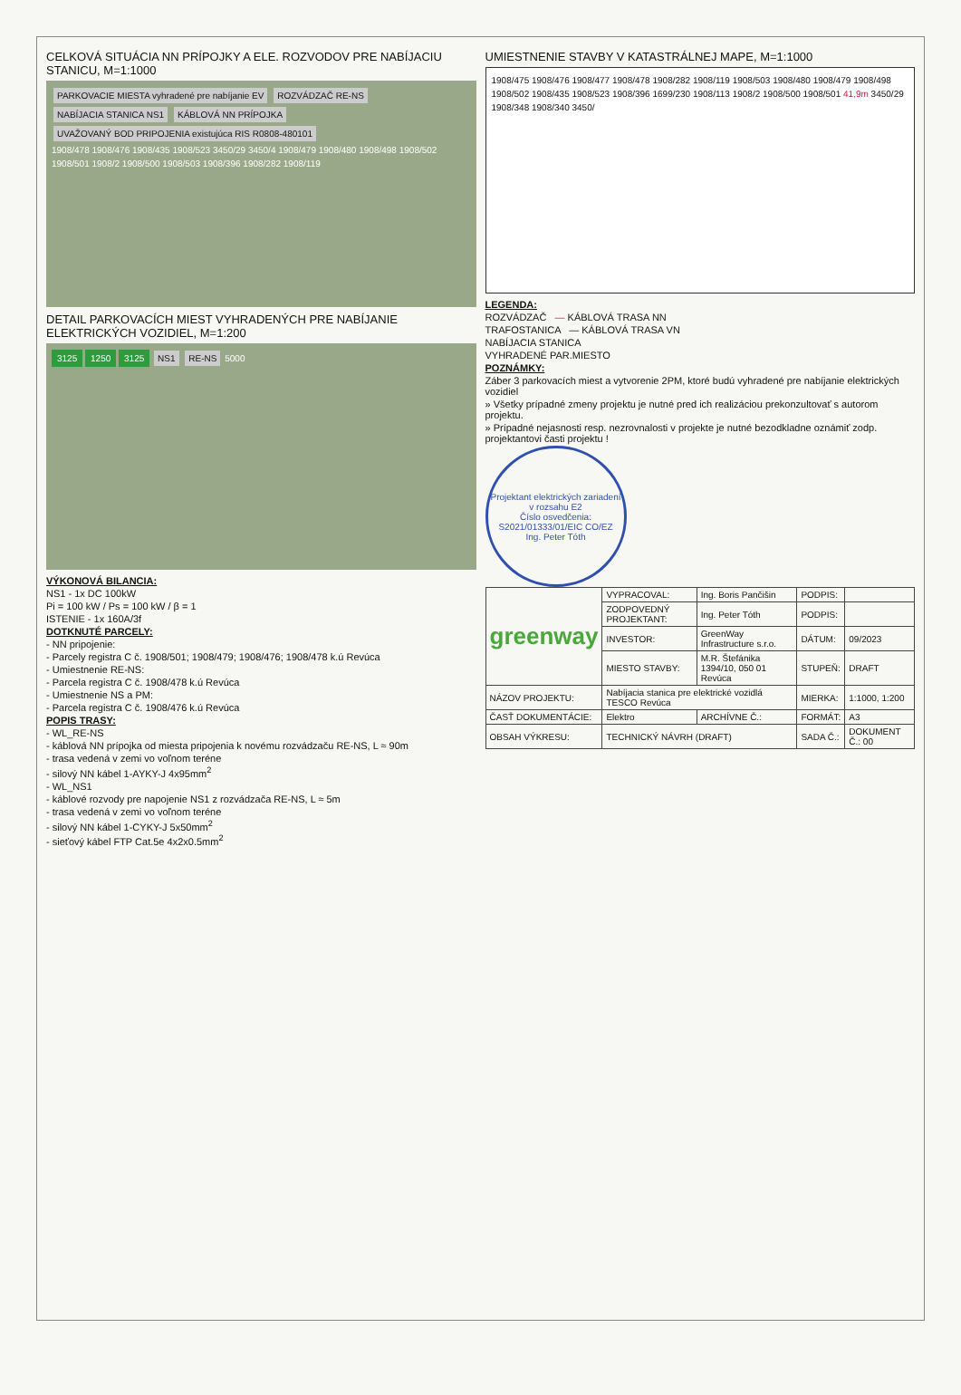CELKOVÁ SITUÁCIA NN PRÍPOJKY A ELE. ROZVODOV PRE NABÍJACIU STANICU, M=1:1000
PARKOVACIE MIESTA vyhradené pre nabíjanie EV ROZVÁDZAČ RE-NS NABÍJACIA STANICA NS1 KÁBLOVÁ NN PRÍPOJKA UVAŽOVANÝ BOD PRIPOJENIA existujúca RIS R0808-480101
1908/478 1908/476 1908/435 1908/523 3450/29 3450/4 1908/479 1908/480 1908/498 1908/502 1908/501 1908/2 1908/500 1908/503 1908/396 1908/282 1908/119
DETAIL PARKOVACÍCH MIEST VYHRADENÝCH PRE NABÍJANIE ELEKTRICKÝCH VOZIDIEL, M=1:200
3125 1250 3125 NS1 RE-NS 5000
VÝKONOVÁ BILANCIA:
NS1 - 1x DC 100kW
Pi = 100 kW / Ps = 100 kW / β = 1
ISTENIE - 1x 160A/3f
DOTKNUTÉ PARCELY:
- NN pripojenie:
- Parcely registra C č. 1908/501; 1908/479; 1908/476; 1908/478 k.ú Revúca
- Umiestnenie RE-NS:
- Parcela registra C č. 1908/478 k.ú Revúca
- Umiestnenie NS a PM:
- Parcela registra C č. 1908/476 k.ú Revúca
POPIS TRASY:
- WL_RE-NS
- káblová NN prípojka od miesta pripojenia k novému rozvádzaču RE-NS, L ≈ 90m
- trasa vedená v zemi vo voľnom teréne
- silový NN kábel 1-AYKY-J 4x95mm<sup>2</sup>
- WL_NS1
- káblové rozvody pre napojenie NS1 z rozvádzača RE-NS, L ≈ 5m
- trasa vedená v zemi vo voľnom teréne
- silový NN kábel 1-CYKY-J 5x50mm<sup>2</sup>
- sieťový kábel FTP Cat.5e 4x2x0.5mm<sup>2</sup>
UMIESTNENIE STAVBY V KATASTRÁLNEJ MAPE, M=1:1000
1908/475 1908/476 1908/477 1908/478 1908/282 1908/119 1908/503 1908/480 1908/479 1908/498 1908/502 1908/435 1908/523 1908/396 1699/230 1908/113 1908/2 1908/500 1908/501 41,9m 3450/29 1908/348 1908/340 3450/
LEGENDA:
ROZVÁDZAČ — KÁBLOVÁ TRASA NN
TRAFOSTANICA — KÁBLOVÁ TRASA VN
NABÍJACIA STANICA
VYHRADENÉ PAR.MIESTO
POZNÁMKY:
Záber 3 parkovacích miest a vytvorenie 2PM, ktoré budú vyhradené pre nabíjanie elektrických vozidiel
» Všetky prípadné zmeny projektu je nutné pred ich realizáciou prekonzultovať s autorom projektu.
» Prípadné nejasnosti resp. nezrovnalosti v projekte je nutné bezodkladne oznámiť zodp. projektantovi časti projektu !
Projektant elektrických zariadení v rozsahu E2
Číslo osvedčenia: S2021/01333/01/EIC CO/EZ
Ing. Peter Tóth
| greenway | VYPRACOVAL: | Ing. Boris Pančišin | PODPIS: | |
| | ZODPOVEDNÝ PROJEKTANT: | Ing. Peter Tóth | PODPIS: | |
| | INVESTOR: | GreenWay Infrastructure s.r.o. | DÁTUM: | 09/2023 |
| | MIESTO STAVBY: | M.R. Štefánika 1394/10, 050 01 Revúca | STUPEŇ: | DRAFT |
| NÁZOV PROJEKTU: | Nabíjacia stanica pre elektrické vozidlá TESCO Revúca | | MIERKA: | 1:1000, 1:200 |
| ČASŤ DOKUMENTÁCIE: | Elektro | ARCHÍVNE Č.: | FORMÁT: | A3 |
| OBSAH VÝKRESU: | TECHNICKÝ NÁVRH (DRAFT) | | SADA Č.: | DOKUMENT Č.: 00 |